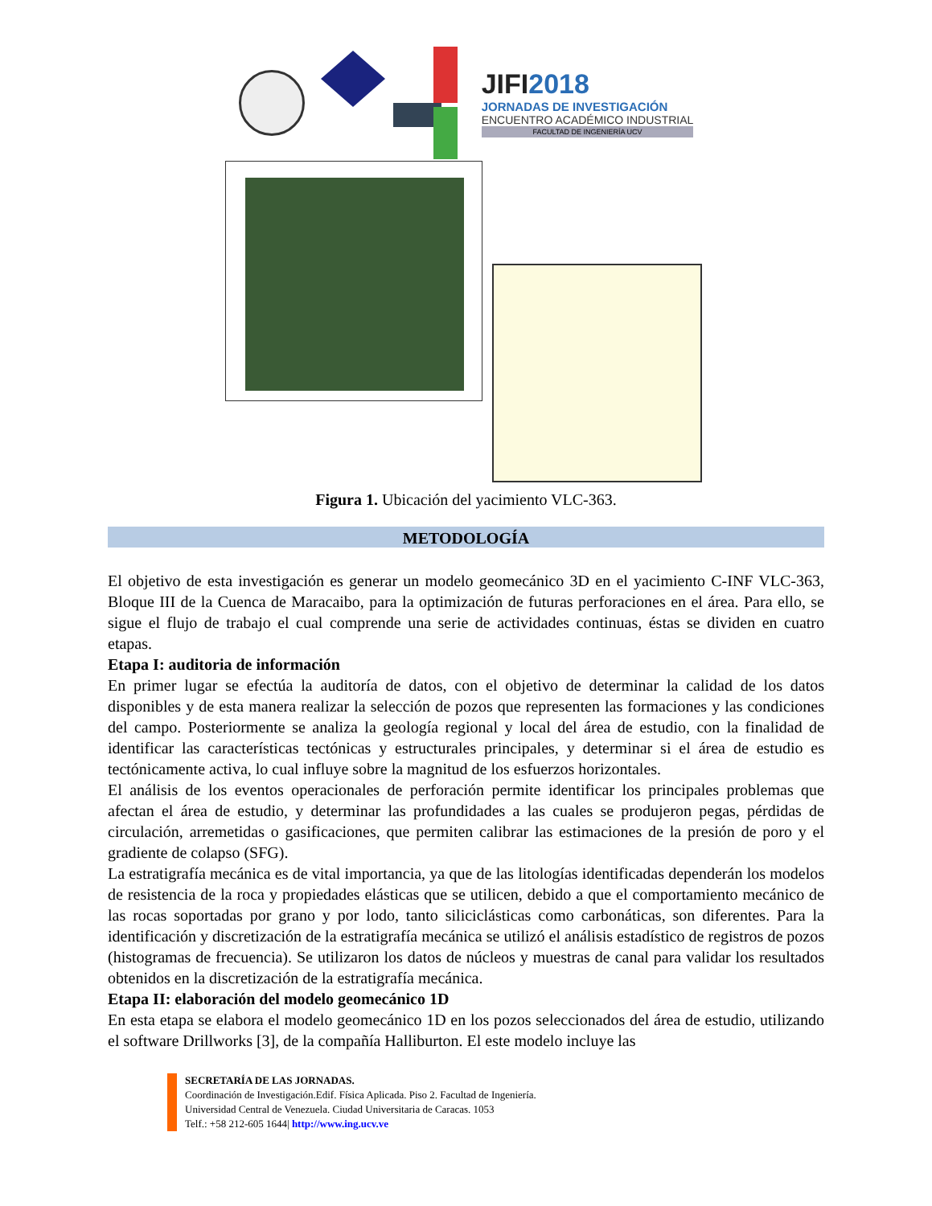JIFI2018
JORNADAS DE INVESTIGACIÓN
ENCUENTRO ACADÉMICO INDUSTRIAL
FACULTAD DE INGENIERÍA UCV
Figura 1. Ubicación del yacimiento VLC-363.
METODOLOGÍA
El objetivo de esta investigación es generar un modelo geomecánico 3D en el yacimiento C-INF VLC-363, Bloque III de la Cuenca de Maracaibo, para la optimización de futuras perforaciones en el área. Para ello, se sigue el flujo de trabajo el cual comprende una serie de actividades continuas, éstas se dividen en cuatro etapas.
Etapa I: auditoria de información
En primer lugar se efectúa la auditoría de datos, con el objetivo de determinar la calidad de los datos disponibles y de esta manera realizar la selección de pozos que representen las formaciones y las condiciones del campo. Posteriormente se analiza la geología regional y local del área de estudio, con la finalidad de identificar las características tectónicas y estructurales principales, y determinar si el área de estudio es tectónicamente activa, lo cual influye sobre la magnitud de los esfuerzos horizontales.
El análisis de los eventos operacionales de perforación permite identificar los principales problemas que afectan el área de estudio, y determinar las profundidades a las cuales se produjeron pegas, pérdidas de circulación, arremetidas o gasificaciones, que permiten calibrar las estimaciones de la presión de poro y el gradiente de colapso (SFG).
La estratigrafía mecánica es de vital importancia, ya que de las litologías identificadas dependerán los modelos de resistencia de la roca y propiedades elásticas que se utilicen, debido a que el comportamiento mecánico de las rocas soportadas por grano y por lodo, tanto siliciclásticas como carbonáticas, son diferentes. Para la identificación y discretización de la estratigrafía mecánica se utilizó el análisis estadístico de registros de pozos (histogramas de frecuencia). Se utilizaron los datos de núcleos y muestras de canal para validar los resultados obtenidos en la discretización de la estratigrafía mecánica.
Etapa II: elaboración del modelo geomecánico 1D
En esta etapa se elabora el modelo geomecánico 1D en los pozos seleccionados del área de estudio, utilizando el software Drillworks [3], de la compañía Halliburton. El este modelo incluye las
SECRETARÍA DE LAS JORNADAS.
Coordinación de Investigación.Edif. Física Aplicada. Piso 2. Facultad de Ingeniería.
Universidad Central de Venezuela. Ciudad Universitaria de Caracas. 1053
Telf.: +58 212-605 1644| http://www.ing.ucv.ve